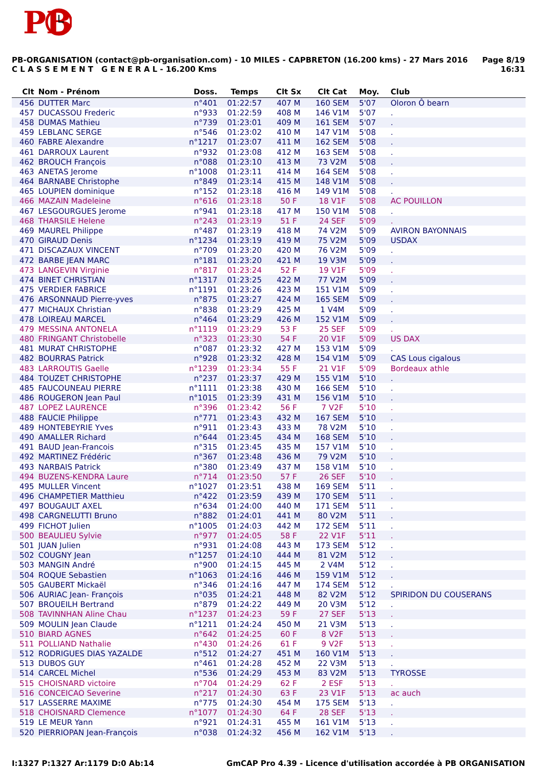PB
PB-ORGANISATION (contact@pb-organisation.com) - 10 MILES - CAPBRETON (16.200 kms) - 27 Mars 2016
C L A S S E M E N T G E N E R A L - 16.200 Kms
Page 8/19
16:31
| Clt | Nom - Prénom | Doss. | Temps | Clt Sx | Clt Cat | Moy. | Club |
| --- | --- | --- | --- | --- | --- | --- | --- |
| 456 | DUTTER Marc | n°401 | 01:22:57 | 407 M | 160 SEM | 5'07 | Oloron Ô bearn |
| 457 | DUCASSOU Frederic | n°933 | 01:22:59 | 408 M | 146 V1M | 5'07 | . |
| 458 | DUMAS Mathieu | n°739 | 01:23:01 | 409 M | 161 SEM | 5'07 | . |
| 459 | LEBLANC SERGE | n°546 | 01:23:02 | 410 M | 147 V1M | 5'08 | . |
| 460 | FABRE Alexandre | n°1217 | 01:23:07 | 411 M | 162 SEM | 5'08 | . |
| 461 | DARROUX Laurent | n°932 | 01:23:08 | 412 M | 163 SEM | 5'08 | . |
| 462 | BROUCH François | n°088 | 01:23:10 | 413 M | 73 V2M | 5'08 | . |
| 463 | ANETAS Jerome | n°1008 | 01:23:11 | 414 M | 164 SEM | 5'08 | . |
| 464 | BARNABE Christophe | n°849 | 01:23:14 | 415 M | 148 V1M | 5'08 | . |
| 465 | LOUPIEN dominique | n°152 | 01:23:18 | 416 M | 149 V1M | 5'08 | . |
| 466 | MAZAIN Madeleine | n°616 | 01:23:18 | 50 F | 18 V1F | 5'08 | AC POUILLON |
| 467 | LESGOURGUES Jerome | n°941 | 01:23:18 | 417 M | 150 V1M | 5'08 | . |
| 468 | THARSILE Helene | n°243 | 01:23:19 | 51 F | 24 SEF | 5'09 | . |
| 469 | MAUREL Philippe | n°487 | 01:23:19 | 418 M | 74 V2M | 5'09 | AVIRON BAYONNAIS |
| 470 | GIRAUD Denis | n°1234 | 01:23:19 | 419 M | 75 V2M | 5'09 | USDAX |
| 471 | DISCAZAUX VINCENT | n°709 | 01:23:20 | 420 M | 76 V2M | 5'09 | . |
| 472 | BARBE JEAN MARC | n°181 | 01:23:20 | 421 M | 19 V3M | 5'09 | . |
| 473 | LANGEVIN Virginie | n°817 | 01:23:24 | 52 F | 19 V1F | 5'09 | . |
| 474 | BINET CHRISTIAN | n°1317 | 01:23:25 | 422 M | 77 V2M | 5'09 | . |
| 475 | VERDIER FABRICE | n°1191 | 01:23:26 | 423 M | 151 V1M | 5'09 | . |
| 476 | ARSONNAUD Pierre-yves | n°875 | 01:23:27 | 424 M | 165 SEM | 5'09 | . |
| 477 | MICHAUX Christian | n°838 | 01:23:29 | 425 M | 1 V4M | 5'09 | . |
| 478 | LOIREAU MARCEL | n°464 | 01:23:29 | 426 M | 152 V1M | 5'09 | . |
| 479 | MESSINA ANTONELA | n°1119 | 01:23:29 | 53 F | 25 SEF | 5'09 | . |
| 480 | FRINGANT Christobelle | n°323 | 01:23:30 | 54 F | 20 V1F | 5'09 | US DAX |
| 481 | MURAT CHRISTOPHE | n°087 | 01:23:32 | 427 M | 153 V1M | 5'09 | . |
| 482 | BOURRAS Patrick | n°928 | 01:23:32 | 428 M | 154 V1M | 5'09 | CAS Lous cigalous |
| 483 | LARROUTIS Gaelle | n°1239 | 01:23:34 | 55 F | 21 V1F | 5'09 | Bordeaux athle |
| 484 | TOUZET CHRISTOPHE | n°237 | 01:23:37 | 429 M | 155 V1M | 5'10 | . |
| 485 | FAUCOUNEAU PIERRE | n°1111 | 01:23:38 | 430 M | 166 SEM | 5'10 | . |
| 486 | ROUGERON Jean Paul | n°1015 | 01:23:39 | 431 M | 156 V1M | 5'10 | . |
| 487 | LOPEZ LAURENCE | n°396 | 01:23:42 | 56 F | 7 V2F | 5'10 | . |
| 488 | FAUCIE Philippe | n°771 | 01:23:43 | 432 M | 167 SEM | 5'10 | . |
| 489 | HONTEBEYRIE Yves | n°911 | 01:23:43 | 433 M | 78 V2M | 5'10 | . |
| 490 | AMALLER Richard | n°644 | 01:23:45 | 434 M | 168 SEM | 5'10 | . |
| 491 | BAUD Jean-Francois | n°315 | 01:23:45 | 435 M | 157 V1M | 5'10 | . |
| 492 | MARTINEZ Frédéric | n°367 | 01:23:48 | 436 M | 79 V2M | 5'10 | . |
| 493 | NARBAIS Patrick | n°380 | 01:23:49 | 437 M | 158 V1M | 5'10 | . |
| 494 | BUZENS-KENDRA Laure | n°714 | 01:23:50 | 57 F | 26 SEF | 5'10 | . |
| 495 | MULLER Vincent | n°1027 | 01:23:51 | 438 M | 169 SEM | 5'11 | . |
| 496 | CHAMPETIER Matthieu | n°422 | 01:23:59 | 439 M | 170 SEM | 5'11 | . |
| 497 | BOUGAULT AXEL | n°634 | 01:24:00 | 440 M | 171 SEM | 5'11 | . |
| 498 | CARGNELUTTI Bruno | n°882 | 01:24:01 | 441 M | 80 V2M | 5'11 | . |
| 499 | FICHOT Julien | n°1005 | 01:24:03 | 442 M | 172 SEM | 5'11 | . |
| 500 | BEAULIEU Sylvie | n°977 | 01:24:05 | 58 F | 22 V1F | 5'11 | . |
| 501 | JUAN Julien | n°931 | 01:24:08 | 443 M | 173 SEM | 5'12 | . |
| 502 | COUGNY Jean | n°1257 | 01:24:10 | 444 M | 81 V2M | 5'12 | . |
| 503 | MANGIN André | n°900 | 01:24:15 | 445 M | 2 V4M | 5'12 | . |
| 504 | ROQUE Sebastien | n°1063 | 01:24:16 | 446 M | 159 V1M | 5'12 | . |
| 505 | GAUBERT Mickaël | n°346 | 01:24:16 | 447 M | 174 SEM | 5'12 | . |
| 506 | AURIAC Jean- François | n°035 | 01:24:21 | 448 M | 82 V2M | 5'12 | SPIRIDON DU COUSERANS |
| 507 | BROUEILH Bertrand | n°879 | 01:24:22 | 449 M | 20 V3M | 5'12 | . |
| 508 | TAVINNHAN Aline Chau | n°1237 | 01:24:23 | 59 F | 27 SEF | 5'13 | . |
| 509 | MOULIN Jean Claude | n°1211 | 01:24:24 | 450 M | 21 V3M | 5'13 | . |
| 510 | BIARD AGNES | n°642 | 01:24:25 | 60 F | 8 V2F | 5'13 | . |
| 511 | POLLIAND Nathalie | n°430 | 01:24:26 | 61 F | 9 V2F | 5'13 | . |
| 512 | RODRIGUES DIAS YAZALDE | n°512 | 01:24:27 | 451 M | 160 V1M | 5'13 | . |
| 513 | DUBOS GUY | n°461 | 01:24:28 | 452 M | 22 V3M | 5'13 | . |
| 514 | CARCEL Michel | n°536 | 01:24:29 | 453 M | 83 V2M | 5'13 | TYROSSE |
| 515 | CHOISNARD victoire | n°704 | 01:24:29 | 62 F | 2 ESF | 5'13 | . |
| 516 | CONCEICAO Severine | n°217 | 01:24:30 | 63 F | 23 V1F | 5'13 | ac auch |
| 517 | LASSERRE MAXIME | n°775 | 01:24:30 | 454 M | 175 SEM | 5'13 | . |
| 518 | CHOISNARD Clemence | n°1077 | 01:24:30 | 64 F | 28 SEF | 5'13 | . |
| 519 | LE MEUR Yann | n°921 | 01:24:31 | 455 M | 161 V1M | 5'13 | . |
| 520 | PIERRIOPAN Jean-François | n°038 | 01:24:32 | 456 M | 162 V1M | 5'13 | . |
I:1327 P:1327 Ar:1179 D:0 Ab:14
GmCAP Pro 4.39 - Licence d'utilisation accordée à PB ORGANISATION